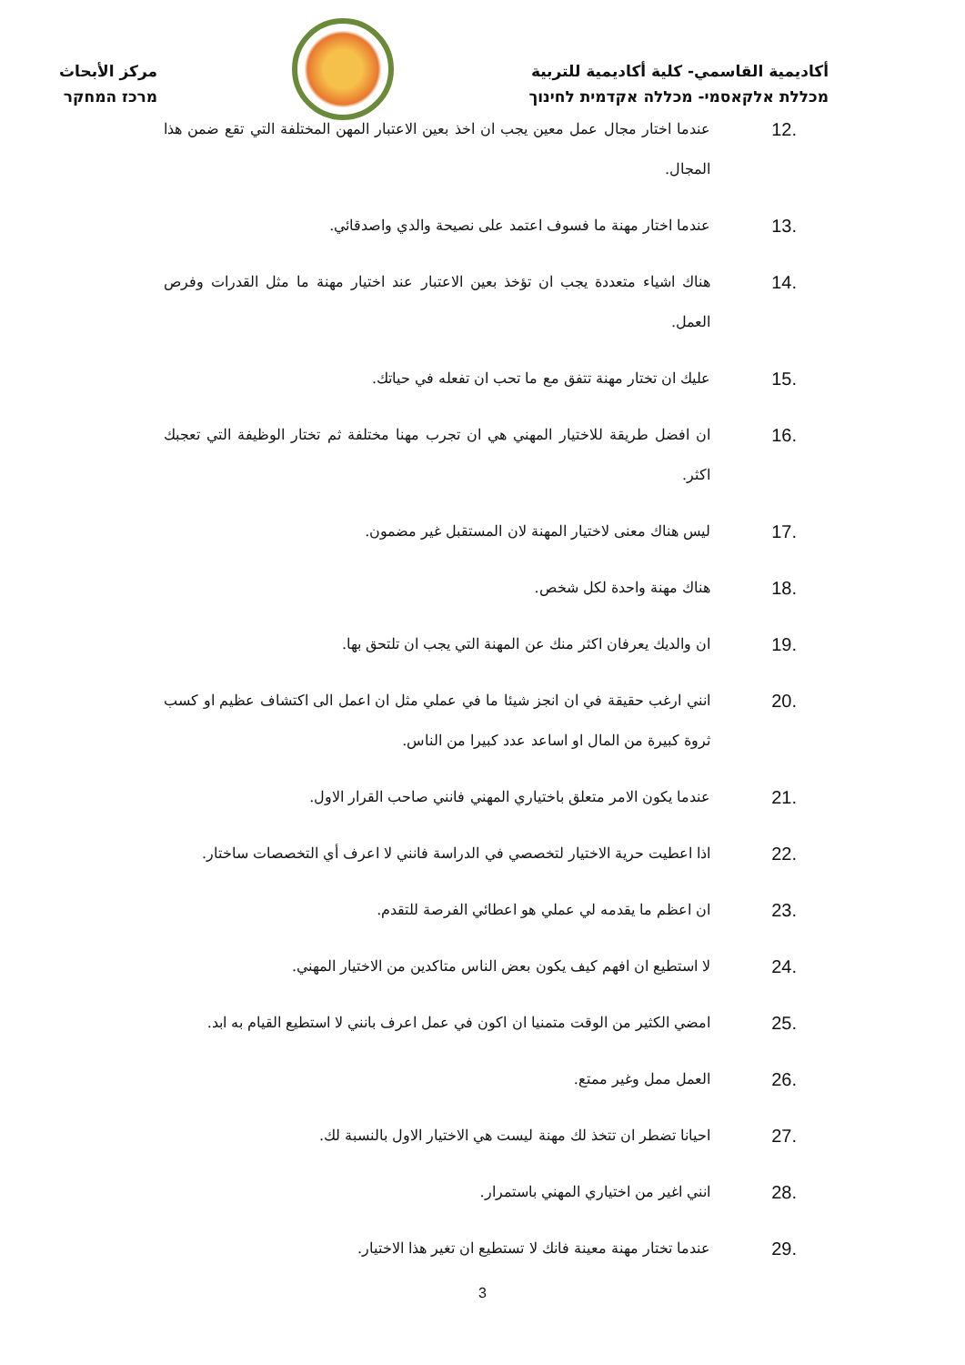أكاديمية القاسمي- كلية أكاديمية للتربية
מכללת אלקאסמי- מכללה אקדמית לחינוך
مركز الأبحاث
מרכז המחקר
12. عندما اختار مجال عمل معين يجب ان اخذ بعين الاعتبار المهن المختلفة التي تقع ضمن هذا المجال.
13. عندما اختار مهنة ما فسوف اعتمد على نصيحة والدي واصدقائي.
14. هناك اشياء متعددة يجب ان تؤخذ بعين الاعتبار عند اختيار مهنة ما مثل القدرات وفرص العمل.
15. عليك ان تختار مهنة تتفق مع ما تحب ان تفعله في حياتك.
16. ان افضل طريقة للاختيار المهني هي ان تجرب مهنا مختلفة ثم تختار الوظيفة التي تعجبك اكثر.
17. ليس هناك معنى لاختيار المهنة لان المستقبل غير مضمون.
18. هناك مهنة واحدة لكل شخص.
19. ان والديك يعرفان اكثر منك عن المهنة التي يجب ان تلتحق بها.
20. انني ارغب حقيقة في ان انجز شيئا ما في عملي مثل ان اعمل الى اكتشاف عظيم او كسب ثروة كبيرة من المال او اساعد عدد كبيرا من الناس.
21. عندما يكون الامر متعلق باختياري المهني فانني صاحب القرار الاول.
22. اذا اعطيت حرية الاختيار لتخصصي في الدراسة فانني لا اعرف أي التخصصات ساختار.
23. ان اعظم ما يقدمه لي عملي هو اعطائي الفرصة للتقدم.
24. لا استطيع ان افهم كيف يكون بعض الناس متاكدين من الاختيار المهني.
25. امضي الكثير من الوقت متمنيا ان اكون في عمل اعرف بانني لا استطيع القيام به ابد.
26. العمل ممل وغير ممتع.
27. احيانا تضطر ان تتخذ لك مهنة ليست هي الاختيار الاول بالنسبة لك.
28. انني اغير من اختياري المهني باستمرار.
29. عندما تختار مهنة معينة فانك لا تستطيع ان تغير هذا الاختيار.
3